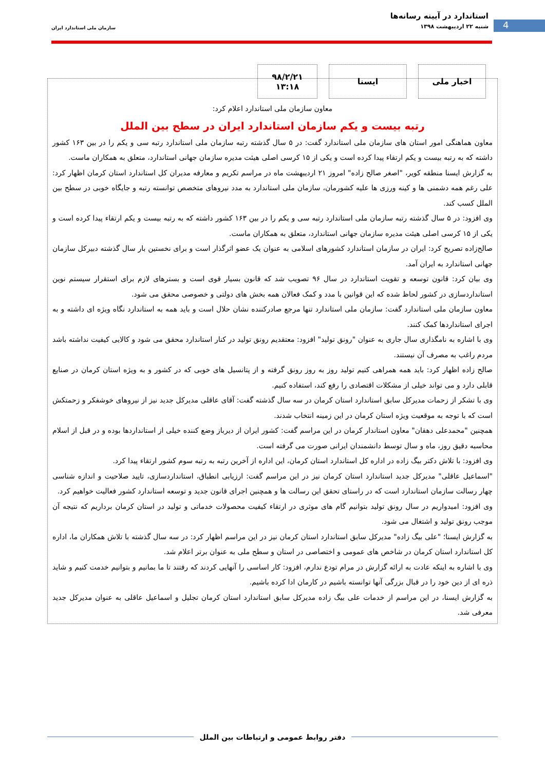4
استاندارد در آیینه رسانه‌ها
شنبه ۲۲ اردیبهشت ۱۳۹۸
سازمان ملی استاندارد ایران
اخبار ملی ایسنا ۹۸/۲/۲۱
۱۳:۱۸
معاون سازمان ملی استاندارد اعلام کرد:
رتبه بیست و یکم سازمان استاندارد ایران در سطح بین الملل
معاون هماهنگی امور استان های سازمان ملی استاندارد گفت: در ۵ سال گذشته رتبه سازمان ملی استاندارد رتبه سی و یکم را در بین ۱۶۳ کشور داشته که به رتبه بیست و یکم ارتقاء پیدا کرده است و یکی از ۱۵ کرسی اصلی هیئت مدیره سازمان جهانی استاندارد، متعلق به همکاران ماست.
به گزارش ایسنا منطقه کویر، "اصغر صالح زاده" امروز ۲۱ اردیبهشت ماه در مراسم تکریم و معارفه مدیران کل استاندارد استان کرمان اظهار کرد: علی رغم همه دشمنی ها و کینه ورزی ها علیه کشورمان، سازمان ملی استاندارد به مدد نیروهای متخصص توانسته رتبه و جایگاه خوبی در سطح بین الملل کسب کند.
وی افزود: در ۵ سال گذشته رتبه سازمان ملی استاندارد رتبه سی و یکم را در بین ۱۶۳ کشور داشته که به رتبه بیست و یکم ارتقاء پیدا کرده است و یکی از ۱۵ کرسی اصلی هیئت مدیره سازمان جهانی استاندارد، متعلق به همکاران ماست.
صالح‌زاده تصریح کرد: ایران در سازمان استاندارد کشورهای اسلامی به عنوان یک عضو اثرگذار است و برای نخستین بار سال گذشته دبیرکل سازمان جهانی استاندارد به ایران آمد.
وی بیان کرد: قانون توسعه و تقویت استاندارد در سال ۹۶ تصویب شد که قانون بسیار قوی است و بسترهای لازم برای استقرار سیستم نوین استانداردسازی در کشور لحاظ شده که این قوانین با مدد و کمک فعالان همه بخش های دولتی و خصوصی محقق می شود.
معاون سازمان ملی استاندارد گفت: سازمان ملی استاندارد تنها مرجع صادرکننده نشان حلال است و باید همه به استاندارد نگاه ویژه ای داشته و به اجرای استانداردها کمک کنند.
وی با اشاره به نامگذاری سال جاری به عنوان "رونق تولید" افزود: معتقدیم رونق تولید در کنار استاندارد محقق می شود و کالایی کیفیت نداشته باشد مردم راغب به مصرف آن نیستند.
صالح زاده اظهار کرد: باید همه همراهی کنیم تولید روز به روز رونق گرفته و از پتانسیل های خوبی که در کشور و به ویژه استان کرمان در صنایع قابلی دارد و می تواند خیلی از مشکلات اقتصادی را رفع کند، استفاده کنیم.
وی با تشکر از زحمات مدیرکل سابق استاندارد استان کرمان در سه سال گذشته گفت: آقای عاقلی مدیرکل جدید نیز از نیروهای خوشفکر و زحمتکش است که با توجه به موقعیت ویژه استان کرمان در این زمینه انتخاب شدند.
همچنین "محمدعلی دهقان" معاون استاندار کرمان در این مراسم گفت: کشور ایران از دیرباز وضع کننده خیلی از استانداردها بوده و در قبل از اسلام محاسبه دقیق روز، ماه و سال توسط دانشمندان ایرانی صورت می گرفته است.
وی افزود: با تلاش دکتر بیگ زاده در اداره کل استاندارد استان کرمان، این اداره از آخرین رتبه به رتبه سوم کشور ارتقاء پیدا کرد.
"اسماعیل عاقلی" مدیرکل جدید استاندارد استان کرمان نیز در این مراسم گفت: ارزیابی انطباق، استانداردسازی، تایید صلاحیت و اندازه شناسی چهار رسالت سازمان استاندارد است که در راستای تحقق این رسالت ها و همچنین اجرای قانون جدید و توسعه استاندارد کشور فعالیت خواهیم کرد.
وی افزود: امیدواریم در سال رونق تولید بتوانیم گام های موثری در ارتقاء کیفیت محصولات خدماتی و تولید در استان کرمان برداریم که نتیجه آن موجب رونق تولید و اشتغال می شود.
به گزارش ایسنا؛ "علی بیگ زاده" مدیرکل سابق استاندارد استان کرمان نیز در این مراسم اظهار کرد: در سه سال گذشته با تلاش همکاران ما، اداره کل استاندارد استان کرمان در شاخص های عمومی و اختصاصی در استان و سطح ملی به عنوان برتر اعلام شد.
وی با اشاره به اینکه عادت به ارائه گزارش در مرام تودع ندارم، افزود: کار اساسی را آنهایی کردند که رفتند تا ما بمانیم و بتوانیم خدمت کنیم و شاید ذره ای از دین خود را در قبال بزرگی آنها توانسته باشیم در کارمان ادا کرده باشیم.
به گزارش ایسنا، در این مراسم از خدمات علی بیگ زاده مدیرکل سابق استاندارد استان کرمان تجلیل و اسماعیل عاقلی به عنوان مدیرکل جدید معرفی شد.
دفتر روابط عمومی و ارتباطات بین الملل